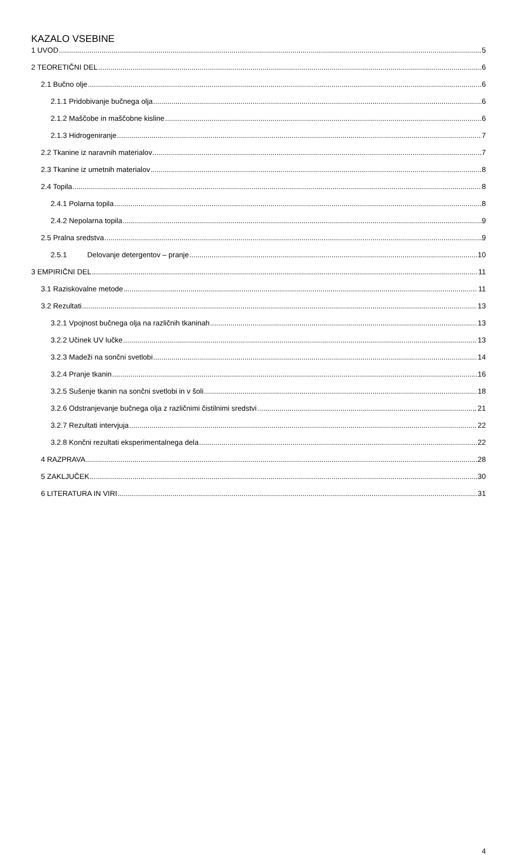KAZALO VSEBINE
1 UVOD 5
2 TEORETIČNI DEL 6
2.1 Bučno olje 6
2.1.1 Pridobivanje bučnega olja 6
2.1.2 Maščobe in maščobne kisline 6
2.1.3 Hidrogeniranje 7
2.2 Tkanine iz naravnih materialov 7
2.3 Tkanine iz umetnih materialov 8
2.4 Topila 8
2.4.1 Polarna topila 8
2.4.2 Nepolarna topila 9
2.5 Pralna sredstva 9
2.5.1 Delovanje detergentov – pranje 10
3 EMPIRIČNI DEL 11
3.1 Raziskovalne metode 11
3.2 Rezultati 13
3.2.1 Vpojnost bučnega olja na različnih tkaninah 13
3.2.2 Učinek UV lučke 13
3.2.3 Madeži na sončni svetlobi 14
3.2.4 Pranje tkanin 16
3.2.5 Sušenje tkanin na sončni svetlobi in v šoli 18
3.2.6 Odstranjevanje bučnega olja z različnimi čistilnimi sredstvi 21
3.2.7 Rezultati intervjuja 22
3.2.8 Končni rezultati eksperimentalnega dela 22
4 RAZPRAVA 28
5 ZAKLJUČEK 30
6 LITERATURA IN VIRI 31
4